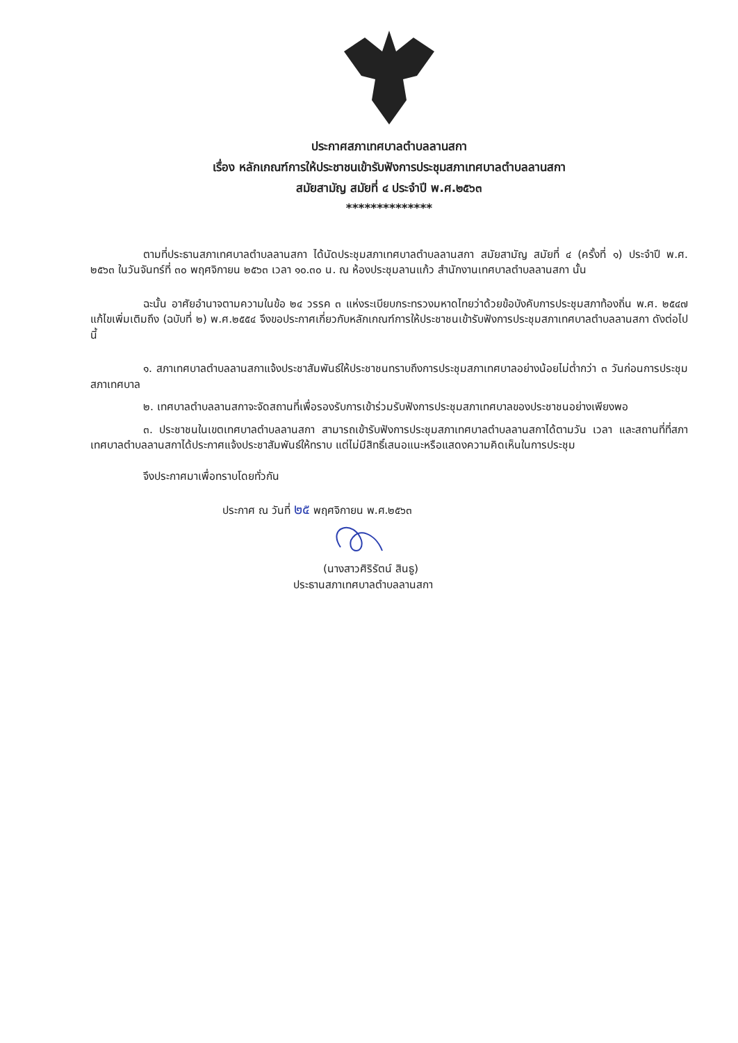ประกาศสภาเทศบาลตำบลลานสกา
เรื่อง หลักเกณฑ์การให้ประชาชนเข้ารับฟังการประชุมสภาเทศบาลตำบลลานสกา
สมัยสามัญ สมัยที่ ๔ ประจำปี พ.ศ.๒๕๖๓
**************
ตามที่ประธานสภาเทศบาลตำบลลานสกา ได้นัดประชุมสภาเทศบาลตำบลลานสกา สมัยสามัญ สมัยที่ ๔ (ครั้งที่ ๑) ประจำปี พ.ศ. ๒๕๖๓ ในวันจันทร์ที่ ๓๐ พฤศจิกายน ๒๕๖๓ เวลา ๑๐.๓๐ น. ณ ห้องประชุมลานแก้ว สำนักงานเทศบาลตำบลลานสกา นั้น
ฉะนั้น อาศัยอำนาจตามความในข้อ ๒๔ วรรค ๓ แห่งระเบียบกระทรวงมหาดไทยว่าด้วยข้อบังคับการประชุมสภาท้องถิ่น พ.ศ. ๒๕๔๗ แก้ไขเพิ่มเติมถึง (ฉบับที่ ๒) พ.ศ.๒๕๕๔ จึงขอประกาศเกี่ยวกับหลักเกณฑ์การให้ประชาชนเข้ารับฟังการประชุมสภาเทศบาลตำบลลานสกา ดังต่อไปนี้
๑. สภาเทศบาลตำบลลานสกาแจ้งประชาสัมพันธ์ให้ประชาชนทราบถึงการประชุมสภาเทศบาลอย่างน้อยไม่ต่ำกว่า ๓ วันก่อนการประชุมสภาเทศบาล
๒. เทศบาลตำบลลานสกาจะจัดสถานที่เพื่อรองรับการเข้าร่วมรับฟังการประชุมสภาเทศบาลของประชาชนอย่างเพียงพอ
๓. ประชาชนในเขตเทศบาลตำบลลานสกา สามารถเข้ารับฟังการประชุมสภาเทศบาลตำบลลานสกาได้ตามวัน เวลา และสถานที่ที่สภาเทศบาลตำบลลานสกาได้ประกาศแจ้งประชาสัมพันธ์ให้ทราบ แต่ไม่มีสิทธิ์เสนอแนะหรือแสดงความคิดเห็นในการประชุม
จึงประกาศมาเพื่อทราบโดยทั่วกัน
ประกาศ ณ วันที่ ๒๕ พฤศจิกายน พ.ศ.๒๕๖๓
(นางสาวศิริรัตน์ สินธู)
ประธานสภาเทศบาลตำบลลานสกา